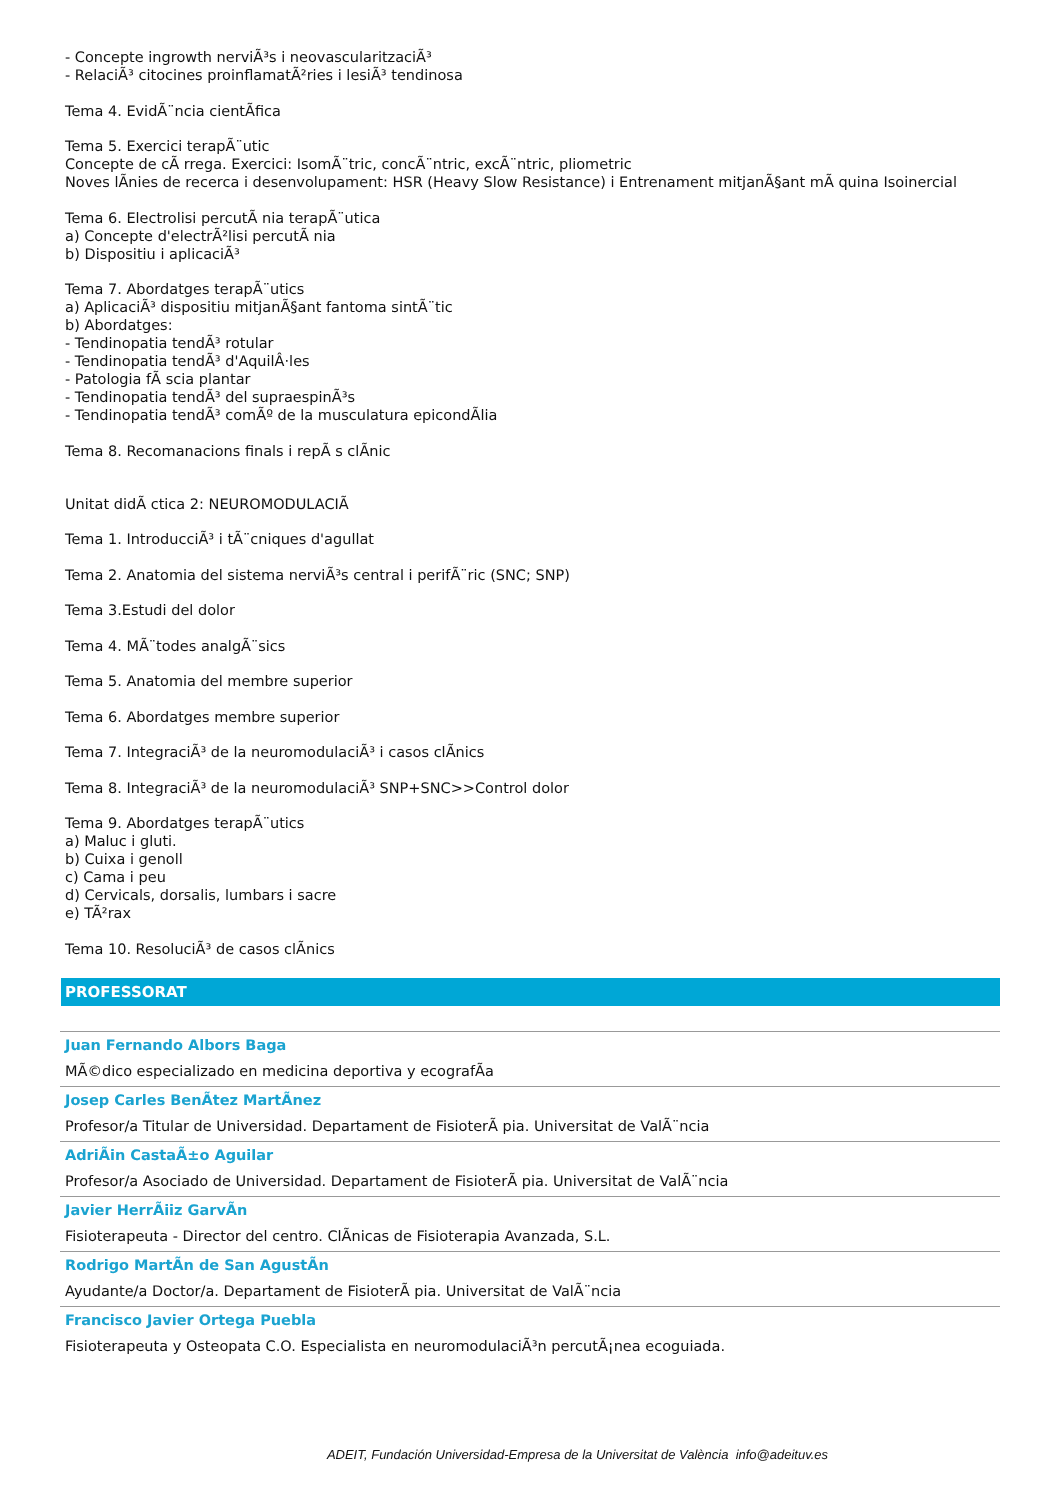- Concepte ingrowth nerviÃ³s i neovascularitzaciÃ³
- RelaciÃ³ citocines proinflamatÃ²ries i lesiÃ³ tendinosa
Tema 4. EvidÃ¨ncia cientÃfica
Tema 5. Exercici terapÃ¨utic
Concepte de cÃ rrega. Exercici: IsomÃ¨tric, concÃ¨ntric, excÃ¨ntric, pliometric
Noves lÃnies de recerca i desenvolupament: HSR (Heavy Slow Resistance) i Entrenament mitjanÃ§ant mÃ quina Isoinercial
Tema 6. Electrolisi percutÃ nia terapÃ¨utica
a) Concepte d'electrÃ²lisi percutÃ nia
b) Dispositiu i aplicaciÃ³
Tema 7. Abordatges terapÃ¨utics
a) AplicaciÃ³ dispositiu mitjanÃ§ant fantoma sintÃ¨tic
b) Abordatges:
- Tendinopatia tendÃ³ rotular
- Tendinopatia tendÃ³ d'AquilÂ·les
- Patologia fÃ scia plantar
- Tendinopatia tendÃ³ del supraespinÃ³s
- Tendinopatia tendÃ³ comÃº de la musculatura epicondÃlia
Tema 8. Recomanacions finals i repÃ s clÃnic
Unitat didÃ ctica 2: NEUROMODULACIÃ
Tema 1. IntroducciÃ³ i tÃ¨cniques d'agullat
Tema 2. Anatomia del sistema nerviÃ³s central i perifÃ¨ric (SNC; SNP)
Tema 3.Estudi del dolor
Tema 4. MÃ¨todes analgÃ¨sics
Tema 5. Anatomia del membre superior
Tema 6. Abordatges membre superior
Tema 7. IntegraciÃ³ de la neuromodulaciÃ³ i casos clÃnics
Tema 8. IntegraciÃ³ de la neuromodulaciÃ³ SNP+SNC>>Control dolor
Tema 9. Abordatges terapÃ¨utics
a) Maluc i gluti.
b) Cuixa i genoll
c) Cama i peu
d) Cervicals, dorsalis, lumbars i sacre
e) TÃ²rax
Tema 10. ResoluciÃ³ de casos clÃnics
PROFESSORAT
Juan Fernando Albors Baga
MÃ©dico especializado en medicina deportiva y ecografÃa
Josep Carles BenÃtez MartÃnez
Profesor/a Titular de Universidad. Departament de FisioterÃ pia. Universitat de ValÃ¨ncia
AdriÃin CastaÃ±o Aguilar
Profesor/a Asociado de Universidad. Departament de FisioterÃ pia. Universitat de ValÃ¨ncia
Javier HerrÃiiz GarvÃn
Fisioterapeuta - Director del centro. ClÃnicas de Fisioterapia Avanzada, S.L.
Rodrigo MartÃn de San AgustÃn
Ayudante/a Doctor/a. Departament de FisioterÃ pia. Universitat de ValÃ¨ncia
Francisco Javier Ortega Puebla
Fisioterapeuta y Osteopata C.O. Especialista en neuromodulaciÃ³n percutÃ¡nea ecoguiada.
ADEIT, Fundación Universidad-Empresa de la Universitat de València info@adeituv.es